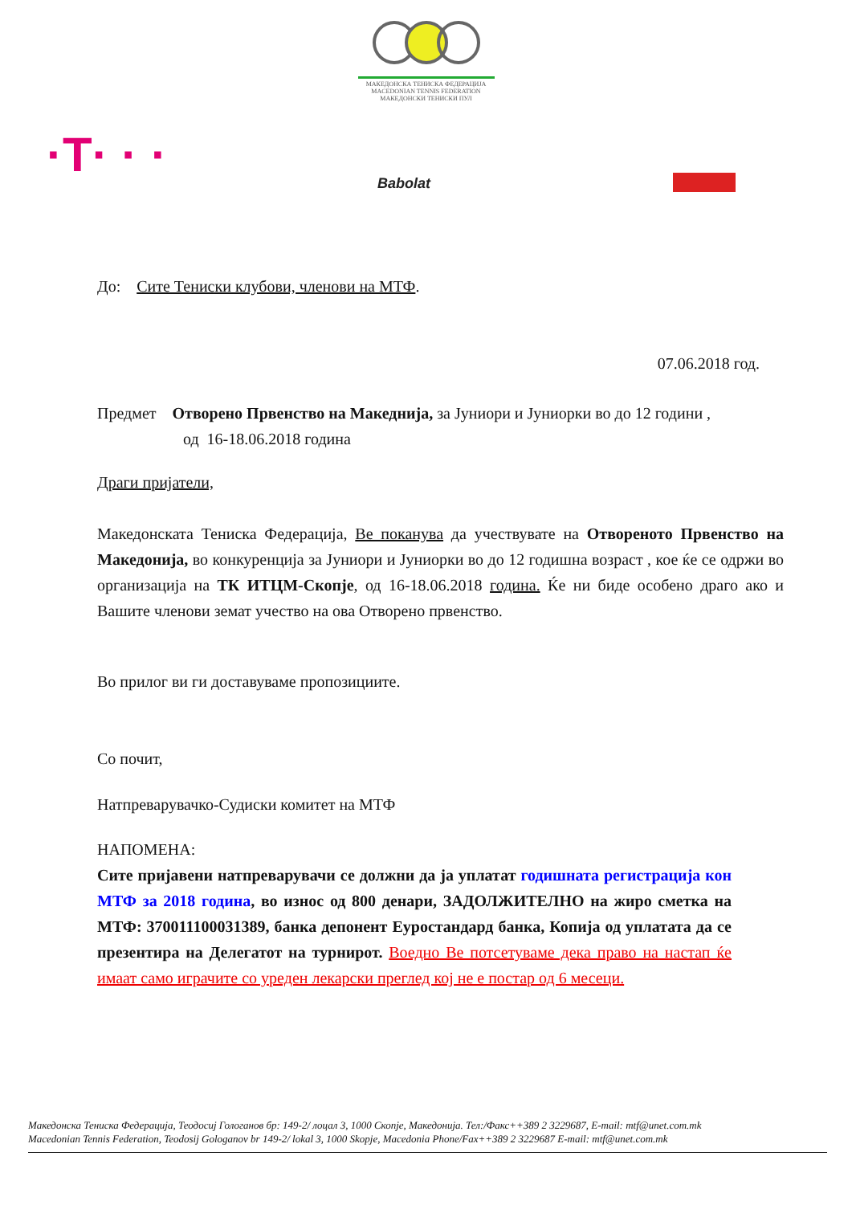МАКЕДОНСКА ТЕНИСКА ФЕДЕРАЦИЈА
MACEDONIAN TENNIS FEDERATION
МАКЕДОНСКИ ТЕНИСКИ ПУЛ
·T· · · Babolat
До: Сите Тениски клубови, членови на МТФ.
07.06.2018 год.
Предмет Отворено Првенство на Македнија, за Јуниори и Јуниорки во до 12 години ,
од 16-18.06.2018 година
Драги пријатели,
Македонската Тениска Федерација, Ве поканува да учествувате на Отвореното Првенство на Македонија, во конкуренција за Јуниори и Јуниорки во до 12 годишна возраст , кое ќе се одржи во организација на ТК ИТЦМ-Скопје, од 16-18.06.2018 година. Ќе ни биде особено драго ако и Вашите членови земат учество на ова Отворено првенство.
Во прилог ви ги доставуваме пропозициите.
Со почит,
Натпреварувачко-Судиски комитет на МТФ
НАПОМЕНА:
Сите пријавени натпреварувачи се должни да ја уплатат годишната регистрација кон МТФ за 2018 година, во износ од 800 денари, ЗАДОЛЖИТЕЛНО на жиро сметка на МТФ: 370011100031389, банка депонент Еуростандард банка, Копија од уплатата да се презентира на Делегатот на турнирот. Воедно Ве потсетуваме дека право на настап ќе имаат само играчите со уреден лекарски преглед кој не е постар од 6 месеци.
Македонска Тениска Федерација, Теодосиј Гологанов бр: 149-2/ лоцал 3, 1000 Скопје, Македонија. Тел:/Факс++389 2 3229687, E-mail: mtf@unet.com.mk
Macedonian Tennis Federation, Teodosij Gologanov br 149-2/ lokal 3, 1000 Skopje, Macedonia Phone/Fax++389 2 3229687 E-mail: mtf@unet.com.mk